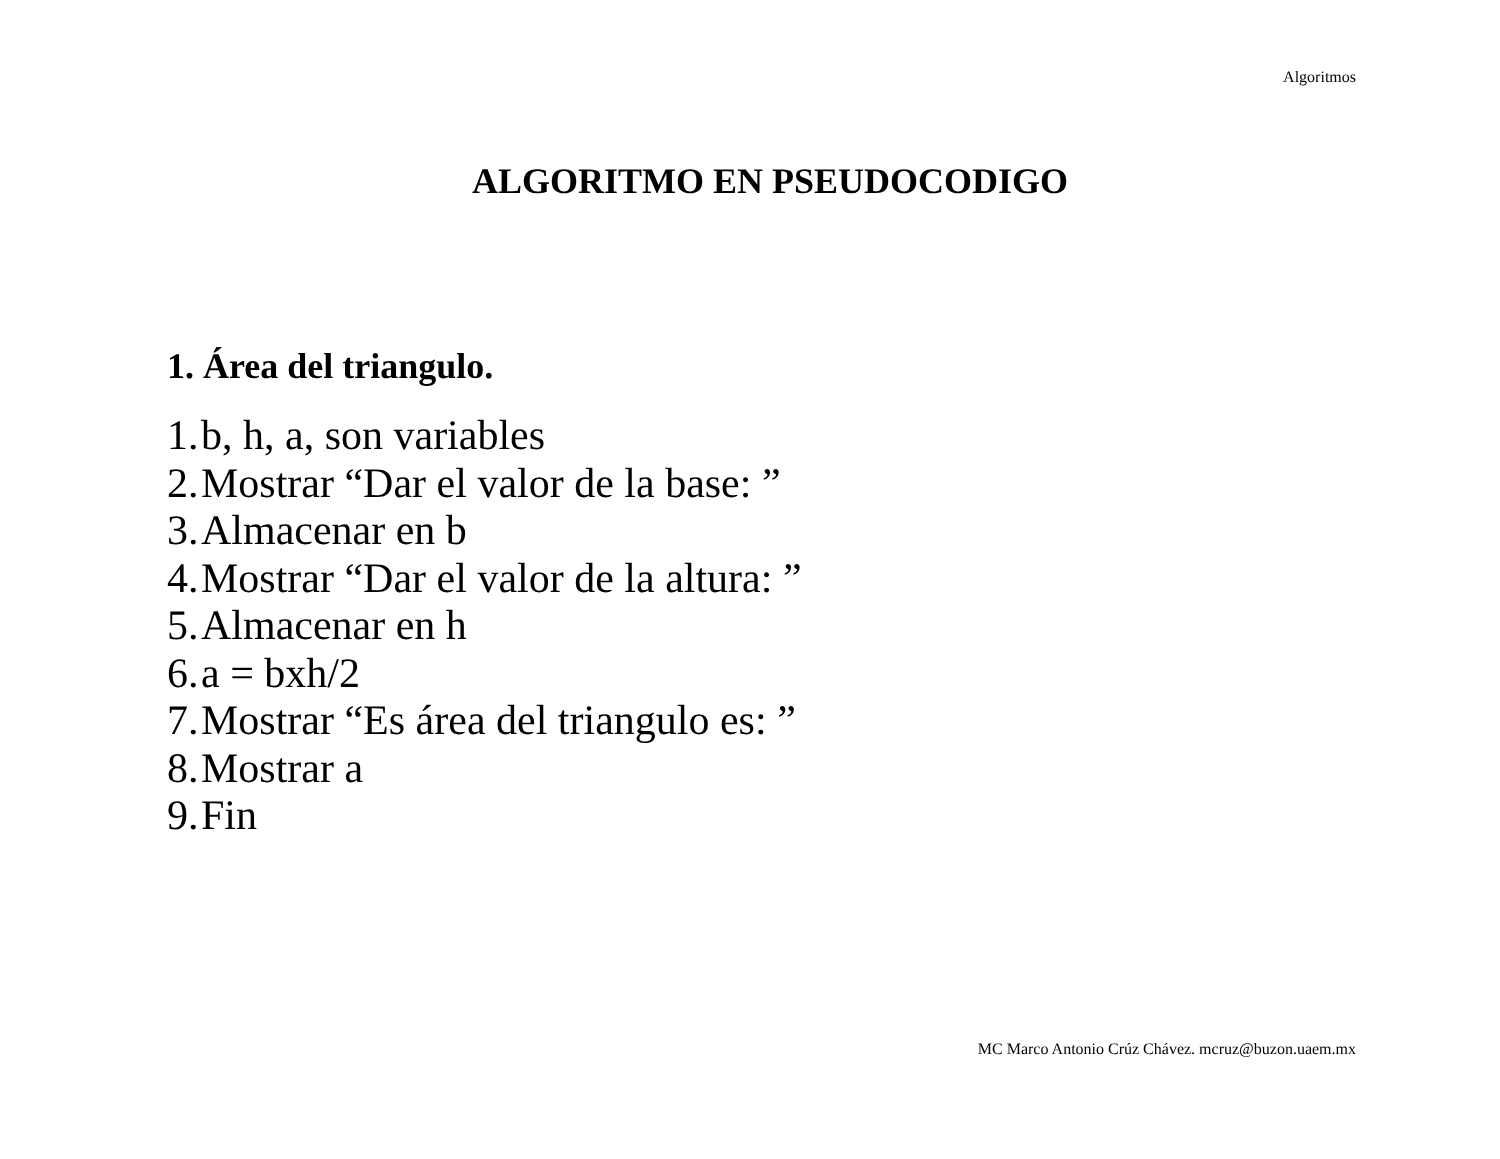Algoritmos
ALGORITMO EN PSEUDOCODIGO
1. Área del triangulo.
1. b, h, a, son variables
2. Mostrar “Dar el valor de la base: ”
3. Almacenar en b
4. Mostrar “Dar el valor de la altura: ”
5. Almacenar en h
6. a = bxh/2
7. Mostrar “Es área del triangulo es: ”
8. Mostrar a
9. Fin
MC Marco Antonio Crúz Chávez. mcruz@buzon.uaem.mx